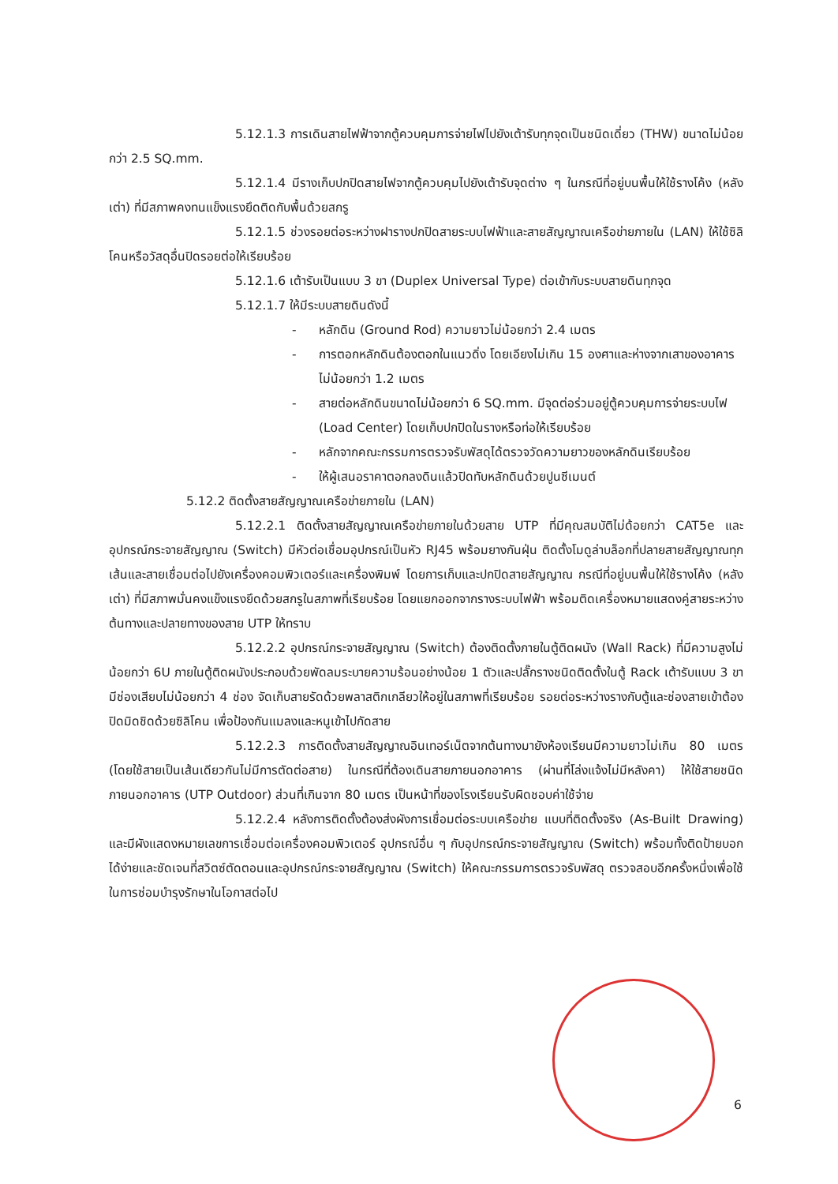5.12.1.3 การเดินสายไฟฟ้าจากตู้ควบคุมการจ่ายไฟไปยังเต้ารับทุกจุดเป็นชนิดเดี่ยว (THW) ขนาดไม่น้อยกว่า 2.5 SQ.mm.
5.12.1.4 มีรางเก็บปกปิดสายไฟจากตู้ควบคุมไปยังเต้ารับจุดต่าง ๆ ในกรณีที่อยู่บนพื้นให้ใช้รางโค้ง (หลังเต่า) ที่มีสภาพคงทนแข็งแรงยึดติดกับพื้นด้วยสกรู
5.12.1.5 ช่วงรอยต่อระหว่างฝารางปกปิดสายระบบไฟฟ้าและสายสัญญาณเครือข่ายภายใน (LAN) ให้ใช้ซิลิโคนหรือวัสดุอื่นปิดรอยต่อให้เรียบร้อย
5.12.1.6 เต้ารับเป็นแบบ 3 ขา (Duplex Universal Type) ต่อเข้ากับระบบสายดินทุกจุด
5.12.1.7 ให้มีระบบสายดินดังนี้
- หลักดิน (Ground Rod) ความยาวไม่น้อยกว่า 2.4 เมตร
- การตอกหลักดินต้องตอกในแนวดิ่ง โดยเอียงไม่เกิน 15 องศาและห่างจากเสาของอาคารไม่น้อยกว่า 1.2 เมตร
- สายต่อหลักดินขนาดไม่น้อยกว่า 6 SQ.mm. มีจุดต่อร่วมอยู่ตู้ควบคุมการจ่ายระบบไฟ (Load Center) โดยเก็บปกปิดในรางหรือท่อให้เรียบร้อย
- หลักจากคณะกรรมการตรวจรับพัสดุได้ตรวจวัดความยาวของหลักดินเรียบร้อย
- ให้ผู้เสนอราคาตอกลงดินแล้วปิดทับหลักดินด้วยปูนซีเมนต์
5.12.2 ติดตั้งสายสัญญาณเครือข่ายภายใน (LAN)
5.12.2.1 ติดตั้งสายสัญญาณเครือข่ายภายในด้วยสาย UTP ที่มีคุณสมบัติไม่ด้อยกว่า CAT5e และอุปกรณ์กระจายสัญญาณ (Switch) มีหัวต่อเชื่อมอุปกรณ์เป็นหัว RJ45 พร้อมยางกันฝุ่น ติดตั้งโมดูล่าบล็อกที่ปลายสายสัญญาณทุกเส้นและสายเชื่อมต่อไปยังเครื่องคอมพิวเตอร์และเครื่องพิมพ์ โดยการเก็บและปกปิดสายสัญญาณ กรณีที่อยู่บนพื้นให้ใช้รางโค้ง (หลังเต่า) ที่มีสภาพมั่นคงแข็งแรงยึดด้วยสกรูในสภาพที่เรียบร้อย โดยแยกออกจากรางระบบไฟฟ้า พร้อมติดเครื่องหมายแสดงคู่สายระหว่างต้นทางและปลายทางของสาย UTP ให้ทราบ
5.12.2.2 อุปกรณ์กระจายสัญญาณ (Switch) ต้องติดตั้งภายในตู้ติดผนัง (Wall Rack) ที่มีความสูงไม่น้อยกว่า 6U ภายในตู้ติดผนังประกอบด้วยพัดลมระบายความร้อนอย่างน้อย 1 ตัวและปลั๊กรางชนิดติดตั้งในตู้ Rack เต้ารับแบบ 3 ขา มีช่องเสียบไม่น้อยกว่า 4 ช่อง จัดเก็บสายรัดด้วยพลาสติกเกลียวให้อยู่ในสภาพที่เรียบร้อย รอยต่อระหว่างรางกับตู้และช่องสายเข้าต้องปิดมิดชิดด้วยซิลิโคน เพื่อป้องกันแมลงและหนูเข้าไปกัดสาย
5.12.2.3 การติดตั้งสายสัญญาณอินเทอร์เน็ตจากต้นทางมายังห้องเรียนมีความยาวไม่เกิน 80 เมตร (โดยใช้สายเป็นเส้นเดียวกันไม่มีการตัดต่อสาย) ในกรณีที่ต้องเดินสายภายนอกอาคาร (ผ่านที่โล่งแจ้งไม่มีหลังคา) ให้ใช้สายชนิดภายนอกอาคาร (UTP Outdoor) ส่วนที่เกินจาก 80 เมตร เป็นหน้าที่ของโรงเรียนรับผิดชอบค่าใช้จ่าย
5.12.2.4 หลังการติดตั้งต้องส่งผังการเชื่อมต่อระบบเครือข่าย แบบที่ติดตั้งจริง (As-Built Drawing) และมีผังแสดงหมายเลขการเชื่อมต่อเครื่องคอมพิวเตอร์ อุปกรณ์อื่น ๆ กับอุปกรณ์กระจายสัญญาณ (Switch) พร้อมทั้งติดป้ายบอกได้ง่ายและชัดเจนที่สวิตซ์ตัดตอนและอุปกรณ์กระจายสัญญาณ (Switch) ให้คณะกรรมการตรวจรับพัสดุ ตรวจสอบอีกครั้งหนึ่งเพื่อใช้ในการซ่อมบำรุงรักษาในโอกาสต่อไป
6